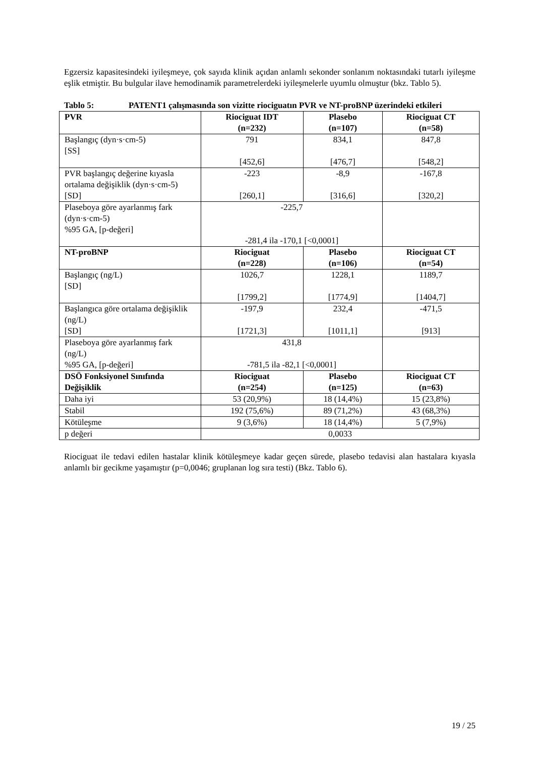Egzersiz kapasitesindeki iyileşmeye, çok sayıda klinik açıdan anlamlı sekonder sonlanım noktasındaki tutarlı iyileşme eşlik etmiştir. Bu bulgular ilave hemodinamik parametrelerdeki iyileşmelerle uyumlu olmuştur (bkz. Tablo 5).
Tablo 5: PATENT1 çalışmasında son vizitte riociguatın PVR ve NT-proBNP üzerindeki etkileri
| PVR | Riociguat IDT (n=232) | Plasebo (n=107) | Riociguat CT (n=58) |
| --- | --- | --- | --- |
| Başlangıç (dyn·s·cm-5) [SS] | 791 [452,6] | 834,1 [476,7] | 847,8 [548,2] |
| PVR başlangıç değerine kıyasla ortalama değişiklik (dyn·s·cm-5) [SD] | -223 [260,1] | -8,9 [316,6] | -167,8 [320,2] |
| Plaseboya göre ayarlanmış fark (dyn·s·cm-5) %95 GA, [p-değeri] | -225,7 -281,4 ila -170,1 [<0,0001] | | |
| NT-proBNP | Riociguat (n=228) | Plasebo (n=106) | Riociguat CT (n=54) |
| Başlangıç (ng/L) [SD] | 1026,7 [1799,2] | 1228,1 [1774,9] | 1189,7 [1404,7] |
| Başlangıca göre ortalama değişiklik (ng/L) [SD] | -197,9 [1721,3] | 232,4 [1011,1] | -471,5 [913] |
| Plaseboya göre ayarlanmış fark (ng/L) %95 GA, [p-değeri] | 431,8 -781,5 ila -82,1 [<0,0001] | | |
| DSÖ Fonksiyonel Sınıfında Değişiklik | Riociguat (n=254) | Plasebo (n=125) | Riociguat CT (n=63) |
| Daha iyi | 53 (20,9%) | 18 (14,4%) | 15 (23,8%) |
| Stabil | 192 (75,6%) | 89 (71,2%) | 43 (68,3%) |
| Kötüleşme | 9 (3,6%) | 18 (14,4%) | 5 (7,9%) |
| p değeri | 0,0033 | | |
Riociguat ile tedavi edilen hastalar klinik kötüleşmeye kadar geçen sürede, plasebo tedavisi alan hastalara kıyasla anlamlı bir gecikme yaşamıştır (p=0,0046; gruplanan log sıra testi) (Bkz. Tablo 6).
19 / 25